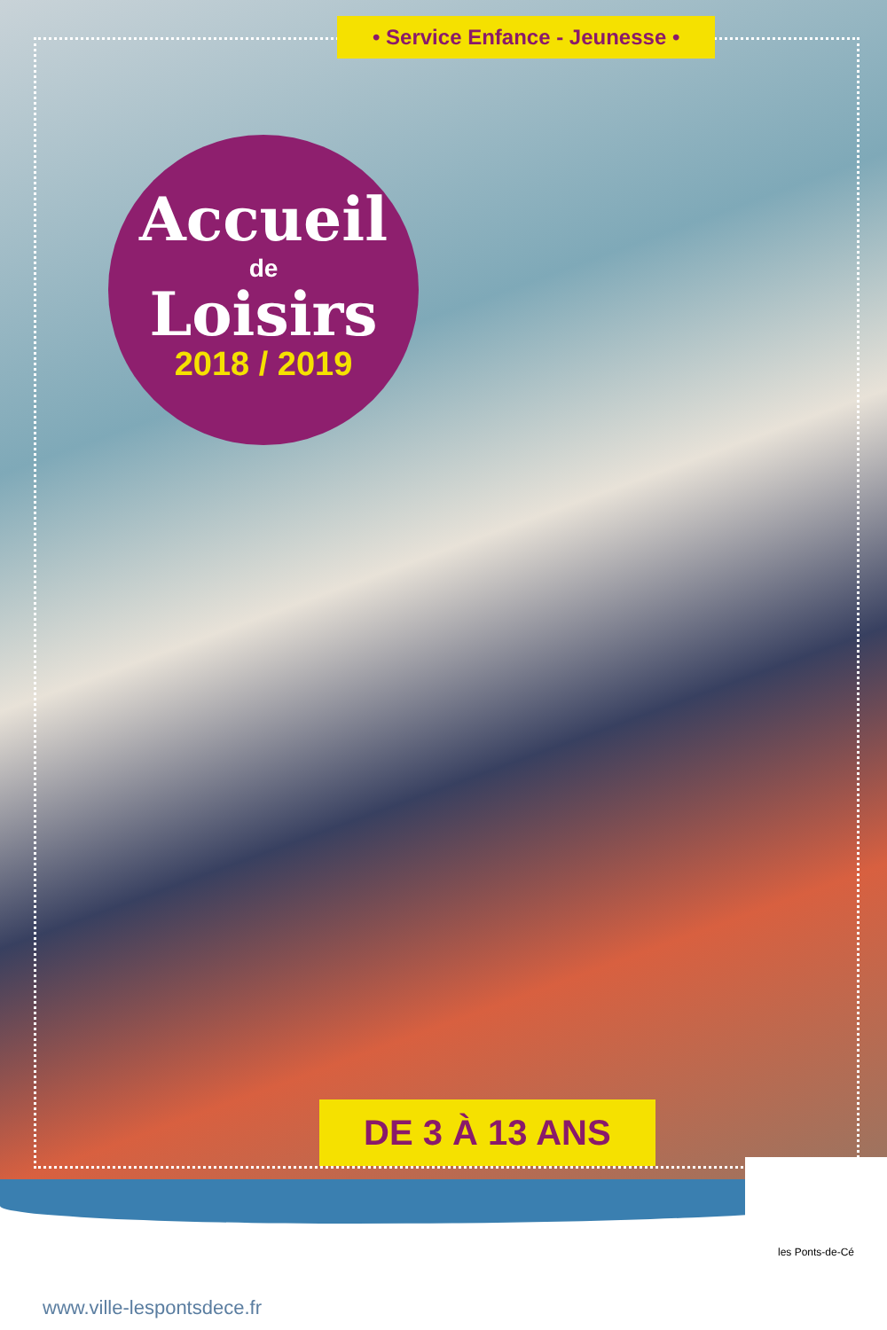• Service Enfance - Jeunesse •
Accueil
de
Loisirs
2018 / 2019
DE 3 À 13 ANS
les Ponts-de-Cé
www.ville-lespontsdece.fr